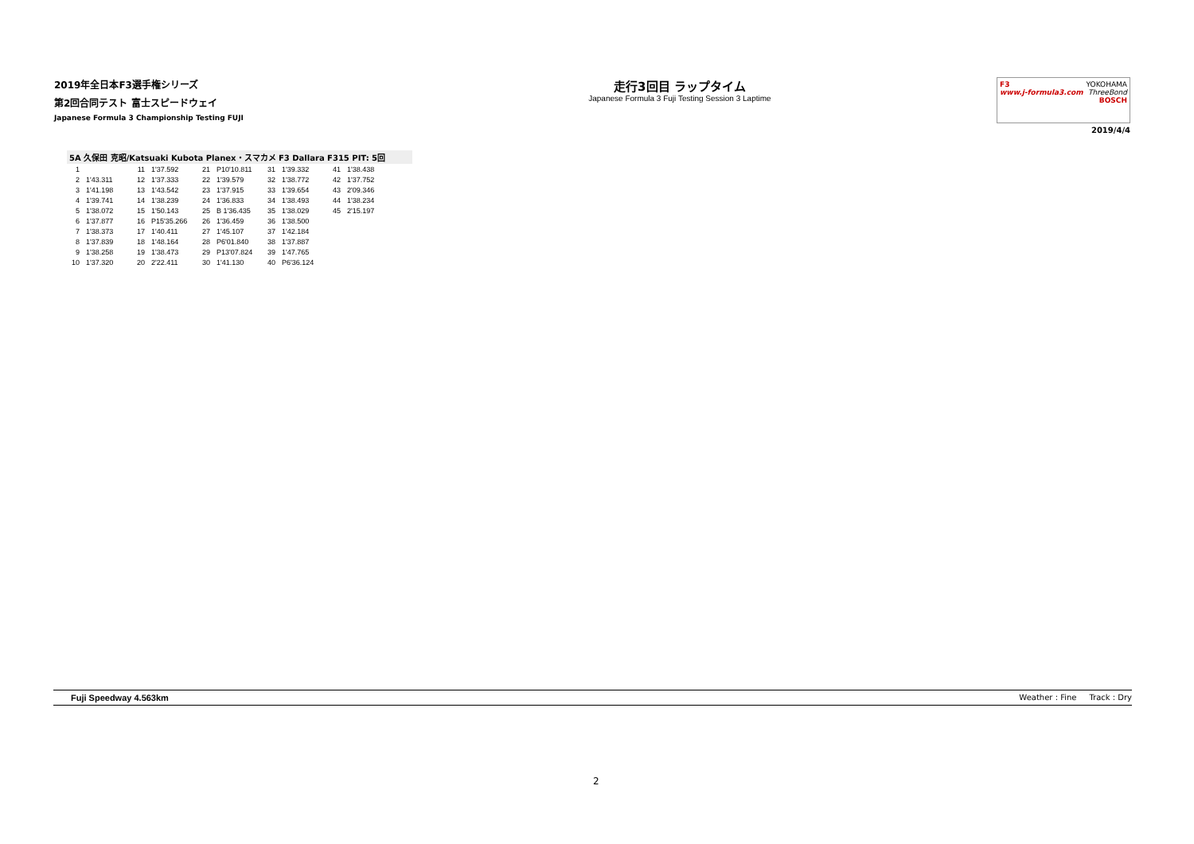2019年全日本F3選手権シリーズ
第2回合同テスト 富士スピードウェイ
Japanese Formula 3 Championship Testing FUJI
走行3回目 ラップタイム
Japanese Formula 3 Fuji Testing Session 3 Laptime
F3
www.j-formula3.com YOKOHAMA
ThreeBond
BOSCH
2019/4/4
5A 久保田 克昭/Katsuaki Kubota Planex・スマカメ F3 Dallara F315 PIT: 5回
| 1 | | 11 | 1'37.592 | 21 | P10'10.811 | 31 | 1'39.332 | 41 | 1'38.438 |
| 2 | 1'43.311 | 12 | 1'37.333 | 22 | 1'39.579 | 32 | 1'38.772 | 42 | 1'37.752 |
| 3 | 1'41.198 | 13 | 1'43.542 | 23 | 1'37.915 | 33 | 1'39.654 | 43 | 2'09.346 |
| 4 | 1'39.741 | 14 | 1'38.239 | 24 | 1'36.833 | 34 | 1'38.493 | 44 | 1'38.234 |
| 5 | 1'38.072 | 15 | 1'50.143 | 25 | B 1'36.435 | 35 | 1'38.029 | 45 | 2'15.197 |
| 6 | 1'37.877 | 16 | P15'35.266 | 26 | 1'36.459 | 36 | 1'38.500 | | |
| 7 | 1'38.373 | 17 | 1'40.411 | 27 | 1'45.107 | 37 | 1'42.184 | | |
| 8 | 1'37.839 | 18 | 1'48.164 | 28 | P6'01.840 | 38 | 1'37.887 | | |
| 9 | 1'38.258 | 19 | 1'38.473 | 29 | P13'07.824 | 39 | 1'47.765 | | |
| 10 | 1'37.320 | 20 | 2'22.411 | 30 | 1'41.130 | 40 | P6'36.124 | | |
Fuji Speedway 4.563km Weather : Fine Track : Dry
2